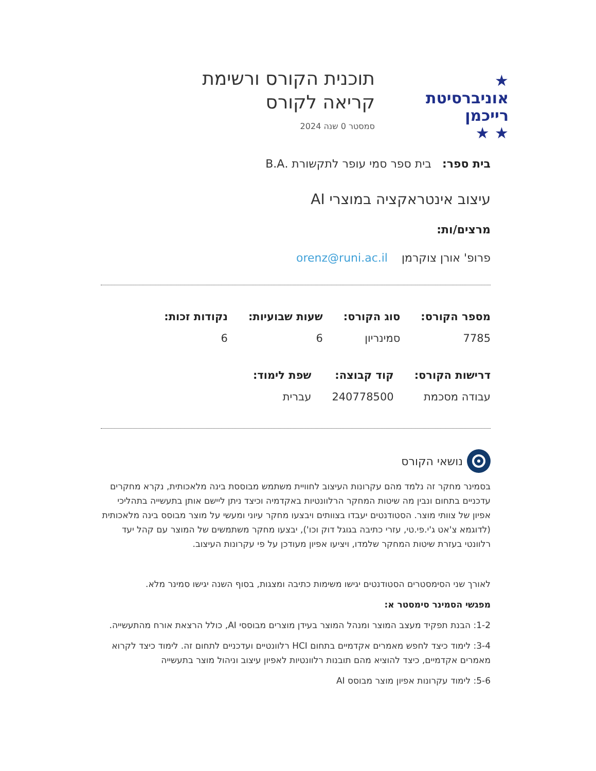★
אוניברסיטת
רייכמן
★ ★
תוכנית הקורס ורשימת
קריאה לקורס
סמסטר 0 שנה 2024
בית ספר: בית ספר סמי עופר לתקשורת .B.A
עיצוב אינטראקציה במוצרי AI
מרצים/ות:
פרופ' אורן צוקרמן orenz@runi.ac.il
מספר הקורס:
7785
סוג הקורס:
סמינריון
שעות שבועיות:
6
נקודות זכות:
6
דרישות הקורס:
עבודה מסכמת
קוד קבוצה:
240778500
שפת לימוד:
עברית
נושאי הקורס
בסמינר מחקר זה נלמד מהם עקרונות העיצוב לחוויית משתמש מבוססת בינה מלאכותית, נקרא מחקרים עדכניים בתחום ונבין מה שיטות המחקר הרלוונטיות באקדמיה וכיצד ניתן ליישם אותן בתעשייה בתהליכי אפיון של צוותי מוצר. הסטודנטים יעבדו בצוותים ויבצעו מחקר עיוני ומעשי על מוצר מבוסס בינה מלאכותית (לדוגמא צ'אט ג'י.פי.טי, עזרי כתיבה בגוגל דוק וכו'), יבצעו מחקר משתמשים של המוצר עם קהל יעד רלוונטי בעזרת שיטות המחקר שלמדו, ויציעו אפיון מעודכן על פי עקרונות העיצוב.
לאורך שני הסימסטרים הסטודנטים יגישו משימות כתיבה ומצגות, בסוף השנה יגישו סמינר מלא.
מפגשי הסמינר סימסטר א:
1-2: הבנת תפקיד מעצב המוצר ומנהל המוצר בעידן מוצרים מבוססי AI, כולל הרצאת אורח מהתעשייה.
3-4: לימוד כיצד לחפש מאמרים אקדמיים בתחום HCI רלוונטיים ועדכניים לתחום זה. לימוד כיצד לקרוא מאמרים אקדמיים, כיצד להוציא מהם תובנות רלוונטיות לאפיון עיצוב וניהול מוצר בתעשייה
5-6: לימוד עקרונות אפיון מוצר מבוסס AI